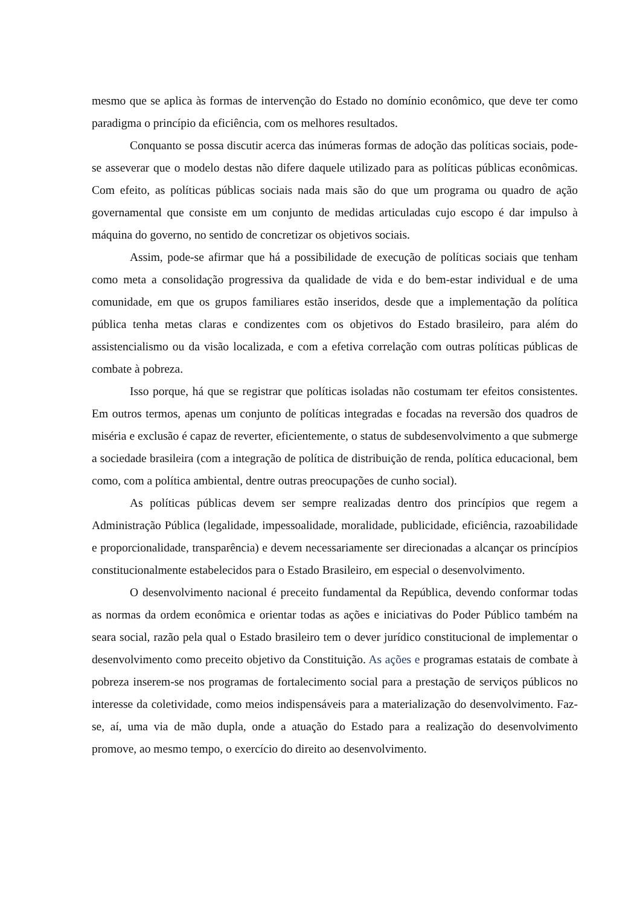mesmo que se aplica às formas de intervenção do Estado no domínio econômico, que deve ter como paradigma o princípio da eficiência, com os melhores resultados.
Conquanto se possa discutir acerca das inúmeras formas de adoção das políticas sociais, pode-se asseverar que o modelo destas não difere daquele utilizado para as políticas públicas econômicas. Com efeito, as políticas públicas sociais nada mais são do que um programa ou quadro de ação governamental que consiste em um conjunto de medidas articuladas cujo escopo é dar impulso à máquina do governo, no sentido de concretizar os objetivos sociais.
Assim, pode-se afirmar que há a possibilidade de execução de políticas sociais que tenham como meta a consolidação progressiva da qualidade de vida e do bem-estar individual e de uma comunidade, em que os grupos familiares estão inseridos, desde que a implementação da política pública tenha metas claras e condizentes com os objetivos do Estado brasileiro, para além do assistencialismo ou da visão localizada, e com a efetiva correlação com outras políticas públicas de combate à pobreza.
Isso porque, há que se registrar que políticas isoladas não costumam ter efeitos consistentes. Em outros termos, apenas um conjunto de políticas integradas e focadas na reversão dos quadros de miséria e exclusão é capaz de reverter, eficientemente, o status de subdesenvolvimento a que submerge a sociedade brasileira (com a integração de política de distribuição de renda, política educacional, bem como, com a política ambiental, dentre outras preocupações de cunho social).
As políticas públicas devem ser sempre realizadas dentro dos princípios que regem a Administração Pública (legalidade, impessoalidade, moralidade, publicidade, eficiência, razoabilidade e proporcionalidade, transparência) e devem necessariamente ser direcionadas a alcançar os princípios constitucionalmente estabelecidos para o Estado Brasileiro, em especial o desenvolvimento.
O desenvolvimento nacional é preceito fundamental da República, devendo conformar todas as normas da ordem econômica e orientar todas as ações e iniciativas do Poder Público também na seara social, razão pela qual o Estado brasileiro tem o dever jurídico constitucional de implementar o desenvolvimento como preceito objetivo da Constituição. As ações e programas estatais de combate à pobreza inserem-se nos programas de fortalecimento social para a prestação de serviços públicos no interesse da coletividade, como meios indispensáveis para a materialização do desenvolvimento. Faz-se, aí, uma via de mão dupla, onde a atuação do Estado para a realização do desenvolvimento promove, ao mesmo tempo, o exercício do direito ao desenvolvimento.